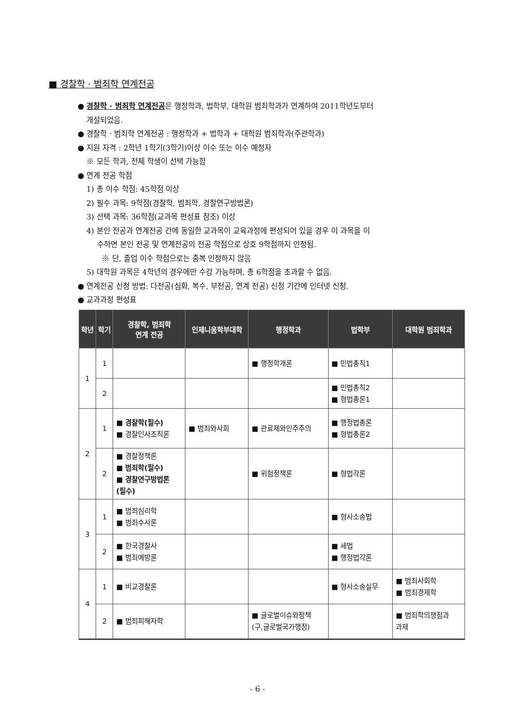■ 경찰학 · 범죄학 연계전공
● 경찰학 · 범죄학 연계전공은 행정학과, 법학부, 대학원 범죄학과가 연계하여 2011학년도부터
개설되었음.
● 경찰학 · 범죄학 연계전공 : 행정학과 + 법학과 + 대학원 범죄학과(주관학과)
● 지원 자격 : 2학년 1학기(3학기)이상 이수 또는 이수 예정자
※ 모든 학과, 전체 학생이 선택 가능함
● 연계 전공 학점
1) 총 이수 학점: 45학점 이상
2) 필수 과목: 9학점(경찰학, 범죄학, 경찰연구방법론)
3) 선택 과목: 36학점(교과목 편성표 참조) 이상
4) 본인 전공과 연계전공 간에 동일한 교과목이 교육과정에 편성되어 있을 경우 이 과목을 이
수하면 본인 전공 및 연계전공의 전공 학점으로 상호 9학점까지 인정됨.
※ 단, 졸업 이수 학점으로는 중복 인정하지 않음
5) 대학원 과목은 4학년의 경우에만 수강 가능하며, 총 6학점을 초과할 수 없음.
● 연계전공 신청 방법: 다전공(심화, 복수, 부전공, 연계 전공) 신청 기간에 인터넷 신청.
● 교과과정 편성표
| 학년 | 학기 | 경찰학, 범죄학 연계 전공 | 인제니움학부대학 | 행정학과 | 법학부 | 대학원 범죄학과 |
| --- | --- | --- | --- | --- | --- | --- |
| 1 | 1 | | | ■ 행정학개론 | ■ 민법총칙1 | |
| | 2 | | | | ■ 민법총칙2 ■ 형법총론1 | |
| 2 | 1 | ■ 경찰학(필수) ■ 경찰인사조직론 | ■ 범죄와사회 | ■ 관료제와민주주의 | ■ 행정법총론 ■ 형법총론2 | |
| | 2 | ■ 경찰정책론 ■ 범죄학(필수) ■ 경찰연구방법론 (필수) | | ■ 위험정책론 | ■ 형법각론 | |
| 3 | 1 | ■ 범죄심리학 ■ 범죄수사론 | | | ■ 형사소송법 | |
| | 2 | ■ 한국경찰사 ■ 범죄예방론 | | | ■ 세법 ■ 행정법각론 | |
| 4 | 1 | ■ 비교경찰론 | | | ■ 형사소송실무 | ■ 범죄사회학 ■ 범죄경제학 |
| | 2 | ■ 범죄피해자학 | | ■ 글로벌이슈와정책 (구,글로벌국가행정) | | ■ 범죄학의쟁점과 과제 |
- 6 -